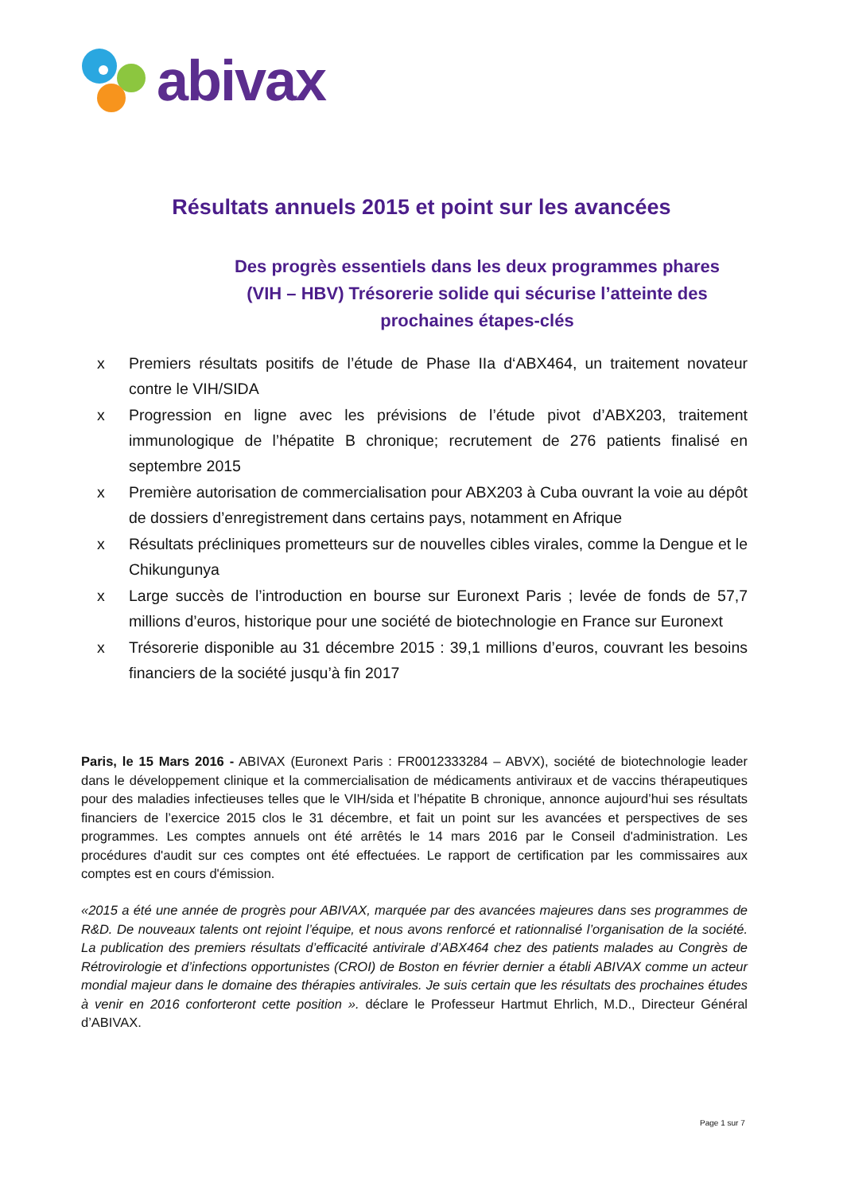abivax
Résultats annuels 2015 et point sur les avancées
Des progrès essentiels dans les deux programmes phares (VIH – HBV) Trésorerie solide qui sécurise l’atteinte des prochaines étapes-clés
x Premiers résultats positifs de l’étude de Phase IIa d‘ABX464, un traitement novateur contre le VIH/SIDA
x Progression en ligne avec les prévisions de l’étude pivot d’ABX203, traitement immunologique de l’hépatite B chronique; recrutement de 276 patients finalisé en septembre 2015
x Première autorisation de commercialisation pour ABX203 à Cuba ouvrant la voie au dépôt de dossiers d’enregistrement dans certains pays, notamment en Afrique
x Résultats précliniques prometteurs sur de nouvelles cibles virales, comme la Dengue et le Chikungunya
x Large succès de l’introduction en bourse sur Euronext Paris ; levée de fonds de 57,7 millions d’euros, historique pour une société de biotechnologie en France sur Euronext
x Trésorerie disponible au 31 décembre 2015 : 39,1 millions d’euros, couvrant les besoins financiers de la société jusqu’à fin 2017
Paris, le 15 Mars 2016 - ABIVAX (Euronext Paris : FR0012333284 – ABVX), société de biotechnologie leader dans le développement clinique et la commercialisation de médicaments antiviraux et de vaccins thérapeutiques pour des maladies infectieuses telles que le VIH/sida et l’hépatite B chronique, annonce aujourd’hui ses résultats financiers de l’exercice 2015 clos le 31 décembre, et fait un point sur les avancées et perspectives de ses programmes. Les comptes annuels ont été arrêtés le 14 mars 2016 par le Conseil d'administration. Les procédures d'audit sur ces comptes ont été effectuées. Le rapport de certification par les commissaires aux comptes est en cours d'émission.
«2015 a été une année de progrès pour ABIVAX, marquée par des avancées majeures dans ses programmes de R&D. De nouveaux talents ont rejoint l’équipe, et nous avons renforcé et rationnalisé l’organisation de la société. La publication des premiers résultats d’efficacité antivirale d’ABX464 chez des patients malades au Congrès de Rétrovirologie et d’infections opportunistes (CROI) de Boston en février dernier a établi ABIVAX comme un acteur mondial majeur dans le domaine des thérapies antivirales. Je suis certain que les résultats des prochaines études à venir en 2016 conforteront cette position ». déclare le Professeur Hartmut Ehrlich, M.D., Directeur Général d’ABIVAX.
Page 1 sur 7